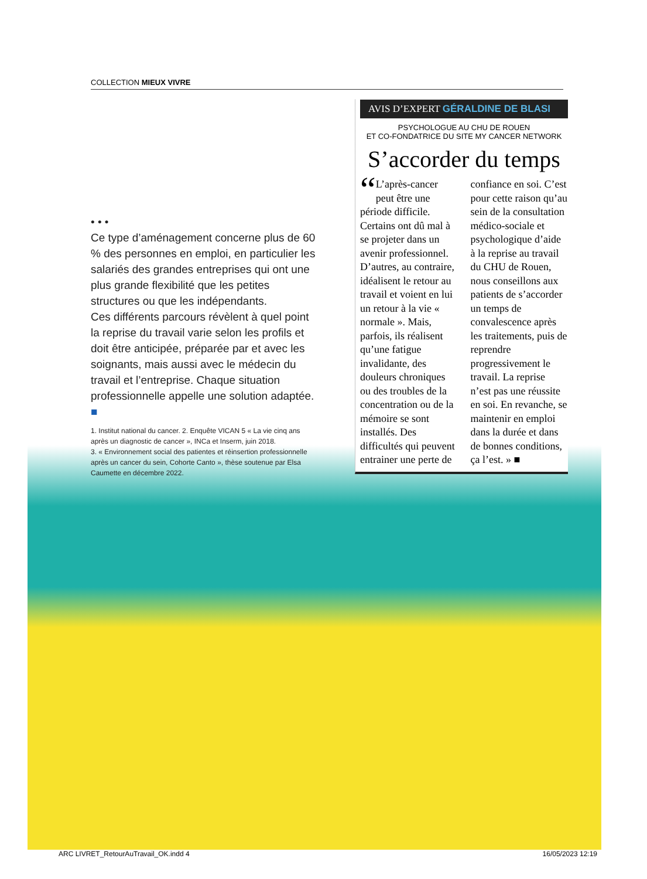COLLECTION MIEUX VIVRE
• • •
Ce type d’aménagement concerne plus de 60 % des personnes en emploi, en particulier les salariés des grandes entreprises qui ont une plus grande flexibilité que les petites structures ou que les indépendants.
Ces différents parcours révèlent à quel point la reprise du travail varie selon les profils et doit être anticipée, préparée par et avec les soignants, mais aussi avec le médecin du travail et l’entreprise. Chaque situation professionnelle appelle une solution adaptée. ■
1. Institut national du cancer. 2. Enquête VICAN 5 « La vie cinq ans après un diagnostic de cancer », INCa et Inserm, juin 2018.
3. « Environnement social des patientes et réinsertion professionnelle après un cancer du sein, Cohorte Canto », thèse soutenue par Elsa Caumette en décembre 2022.
AVIS D’EXPERT GÉRALDINE DE BLASI
PSYCHOLOGUE AU CHU DE ROUEN
ET CO-FONDATRICE DU SITE MY CANCER NETWORK
S’accorder du temps
“L’après-cancer peut être une période difficile. Certains ont dû mal à se projeter dans un avenir professionnel. D’autres, au contraire, idéalisent le retour au travail et voient en lui un retour à la vie « normale ». Mais, parfois, ils réalisent qu’une fatigue invalidante, des douleurs chroniques ou des troubles de la concentration ou de la mémoire se sont installés. Des difficultés qui peuvent entrainer une perte de
confiance en soi. C’est pour cette raison qu’au sein de la consultation médico-sociale et psychologique d’aide à la reprise au travail du CHU de Rouen, nous conseillons aux patients de s’accorder un temps de convalescence après les traitements, puis de reprendre progressivement le travail. La reprise n’est pas une réussite en soi. En revanche, se maintenir en emploi dans la durée et dans de bonnes conditions, ça l’est. » ■
ARC LIVRET_RetourAuTravail_OK.indd 4 16/05/2023 12:19